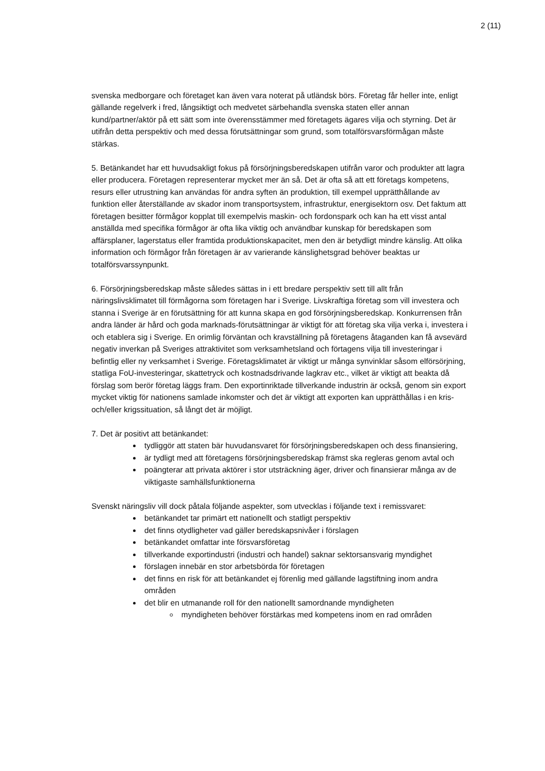2 (11)
svenska medborgare och företaget kan även vara noterat på utländsk börs. Företag får heller inte, enligt gällande regelverk i fred, långsiktigt och medvetet särbehandla svenska staten eller annan kund/partner/aktör på ett sätt som inte överensstämmer med företagets ägares vilja och styrning. Det är utifrån detta perspektiv och med dessa förutsättningar som grund, som totalförsvarsförmågan måste stärkas.
5. Betänkandet har ett huvudsakligt fokus på försörjningsberedskapen utifrån varor och produkter att lagra eller producera. Företagen representerar mycket mer än så. Det är ofta så att ett företags kompetens, resurs eller utrustning kan användas för andra syften än produktion, till exempel upprätthållande av funktion eller återställande av skador inom transportsystem, infrastruktur, energisektorn osv. Det faktum att företagen besitter förmågor kopplat till exempelvis maskin- och fordonspark och kan ha ett visst antal anställda med specifika förmågor är ofta lika viktig och användbar kunskap för beredskapen som affärsplaner, lagerstatus eller framtida produktionskapacitet, men den är betydligt mindre känslig. Att olika information och förmågor från företagen är av varierande känslighetsgrad behöver beaktas ur totalförsvarssynpunkt.
6. Försörjningsberedskap måste således sättas in i ett bredare perspektiv sett till allt från näringslivsklimatet till förmågorna som företagen har i Sverige. Livskraftiga företag som vill investera och stanna i Sverige är en förutsättning för att kunna skapa en god försörjningsberedskap. Konkurrensen från andra länder är hård och goda marknads-förutsättningar är viktigt för att företag ska vilja verka i, investera i och etablera sig i Sverige. En orimlig förväntan och kravställning på företagens åtaganden kan få avsevärd negativ inverkan på Sveriges attraktivitet som verksamhetsland och förtagens vilja till investeringar i befintlig eller ny verksamhet i Sverige. Företagsklimatet är viktigt ur många synvinklar såsom elförsörjning, statliga FoU-investeringar, skattetryck och kostnadsdrivande lagkrav etc., vilket är viktigt att beakta då förslag som berör företag läggs fram. Den exportinriktade tillverkande industrin är också, genom sin export mycket viktig för nationens samlade inkomster och det är viktigt att exporten kan upprätthållas i en kris- och/eller krigssituation, så långt det är möjligt.
7. Det är positivt att betänkandet:
tydliggör att staten bär huvudansvaret för försörjningsberedskapen och dess finansiering,
är tydligt med att företagens försörjningsberedskap främst ska regleras genom avtal och
poängterar att privata aktörer i stor utsträckning äger, driver och finansierar många av de viktigaste samhällsfunktionerna
Svenskt näringsliv vill dock påtala följande aspekter, som utvecklas i följande text i remissvaret:
betänkandet tar primärt ett nationellt och statligt perspektiv
det finns otydligheter vad gäller beredskapsnivåer i förslagen
betänkandet omfattar inte försvarsföretag
tillverkande exportindustri (industri och handel) saknar sektorsansvarig myndighet
förslagen innebär en stor arbetsbörda för företagen
det finns en risk för att betänkandet ej förenlig med gällande lagstiftning inom andra områden
det blir en utmanande roll för den nationellt samordnande myndigheten
myndigheten behöver förstärkas med kompetens inom en rad områden